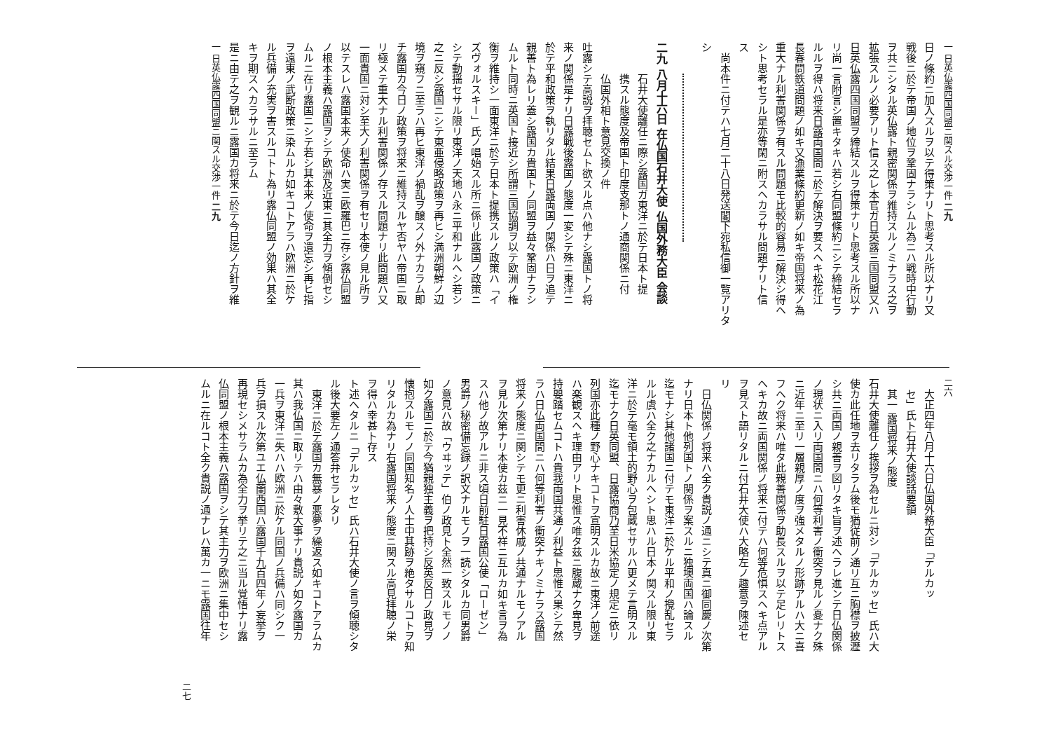一 日英仏露四国同盟ニ関スル交渉一件 二九
日ノ條約ニ加入スルヲ以テ得策ナリト思考スル所以ナリ又
戦後ニ於テ帝国ノ地位ヲ鞏固ナラシムル為ニハ戦時中行動
ヲ共ニシタル英仏露ト親密関係ヲ維持スルノミナラス之ヲ
拡張スルノ必要アリト信ス之レ本官ガ日英露三国同盟又ハ
日英仏露四国同盟ヲ締結スルヲ得策ナリト思考スル所以ナ
リ尚一言附言シ置キタキハ若シ右同盟條約ニシテ締結セラ
ルルヲ得ハ将来日露両国間ニ於テ解決ヲ要スヘキ松花江
長春問鉄道問題ノ如キ又漁業條約更新ノ如キ帝国将来ノ為
重大ナル利害関係ヲ有スル問題モ比較的容易ニ解決シ得ヘ
シト思考セラル是亦等閑ニ附スヘカラサル問題ナリト信
ス
尚本件ニ付テハ七月二十八日発送閣下宛私信御一覧アリタ
シ
二九 八月十六日 在仏国石井大使 仏国外務大臣 会談
石井大使離任ニ際シ露国ガ東洋ニ於テ日本ト提
携スル態度及帝国ト印度支那トノ通商関係ニ付
仏国外相ト意見交換ノ件
吐露シテ高説ヲ拝聴セムト欲スル点ハ他ナシ露国トノ将
来ノ関係是ナリ日露戦後露国ノ態度一変シテ殊ニ東洋ニ
於テ平和政策ヲ執リタル結果日露両国ノ関係ハ日ヲ追テ
親善ト為レリ蓋シ露国カ貴国トノ同盟ヲ益々鞏固ナラシ
ムルト同時ニ英国ト接近シ所謂三国協調ヲ以テ欧洲ノ権
衡ヲ維持シ一面東洋ニ於テ日本ト提携スルノ政策ハ「イ
ズヴォルスキー」氏ノ唱始スル所ニ係リ此露国ノ政策ニ
シテ動揺セサル限リ東洋ノ天地ハ永ニ平和ナルヘシ若シ
之ニ反シ露国ニシテ東亜侵略政策ヲ再ヒシ満洲朝鮮ノ辺
境ヲ窺フニ至ラハ再ヒ東洋ノ禍乱ヲ醸スノ外ナカラム即
チ露国カ今日ノ政策ヲ将来ニ維持スルヤ否ヤハ帝国ニ取
リ極メテ重大ナル利害関係ノ存スル問題ナリ此問題ハ又
一面貴国ニ対シ至大ノ利害関係ヲ有セリ本使ノ見ル所ヲ
以テスレハ露国本来ノ使命ハ実ニ欧羅巴ニ存シ露仏同盟
ノ根本主義ハ露国ヲシテ欧洲及近東ニ其全力ヲ傾倒セシ
ムルニ在リ露国ニシテ若シ其本来ノ使命ヲ遺忘シ再ヒ指
ヲ遠東ノ武断政策ニ染ムルカ如キコトアラハ欧洲ニ於ケ
ル兵備ノ充実ヲ害スルコトト為リ露仏同盟ノ効果ハ其全
キヲ期スヘカラサルニ至ラム
是ニ由テ之ヲ観ルニ露国カ将来ニ於テ今日迄ノ方針ヲ維
一 日英仏露四国同盟ニ関スル交渉一件 二九
二六
大正四年八月十六日仏国外務大臣「デルカッ
セ」氏ト石井大使談話要領
其一 露国将来ノ態度
石井大使離任ノ挨拶ヲ為セルニ対シ「デルカッセ」氏ハ大
使カ此任地ヲ去リタラム後モ猶従前ノ通リ互ニ胸襟ヲ披瀝
シ共ニ両国ノ親善ヲ図リタキ旨ヲ述ヘラレ進ンテ日仏関係
ノ現状ニ入リ両国間ニハ何等利害ノ衝突ヲ見ルノ憂ナク殊
ニ近年ニ至リ一層親厚ノ度ヲ強メタルノ形跡アルハ大ニ喜
フヘク将来ハ唯タ此親善関係ヲ助長スルヲ以テ足レリトス
ヘキカ故ニ両国関係ノ将来ニ付テハ何等危惧スヘキ点アル
ヲ見スト語リタルニ付石井大使ハ大略左ノ趣意ヲ陳述セ
リ
日仏関係ノ将来ハ全ク貴説ノ通ニシテ真ニ御同慶ノ次第
ナリ日本ト他列国トノ関係ヲ案スルニ独墺両国ハ論スル
迄モナシ其他諸国ニ付テモ東洋ニ於ケル平和ノ攪乱セラ
ルル虞ハ全ク之ナカルヘシト思ハル日本ノ関スル限リ東
洋ニ於テ毫モ領土的野心ヲ包蔵セサルハ更メテ言明スル
迄モナク日英同盟、日露協商乃至日米協定ノ規定ニ依リ
列国亦此種ノ野心ナキコトヲ宣明スルカ故ニ東洋ノ前途
ハ楽観スヘキ理由アリト思惟ス唯タ茲ニ腹蔵ナク卑見ヲ
持嬰踏セムコトハ貴我両国共通ノ利益ト思惟ス果シテ然
ラハ日仏両国間ニハ何等利害ノ衝突ナキノミナラス露国
将来ノ態度ニ関シテモ更ニ利害休戚ノ共通ナルモノアル
ヲ見ル次第ナリ本使カ茲ニ一見不祥ニ互ルカ如キ言ヲ為
スハ他ノ故アルニ非ス頃日前駐日露国公使「ローゼン」
男爵ノ秘密備忘録ノ訳文ナルモノヲ一読シタルカ同男爵
ノ意見ハ故「ウヰッテ」伯ノ政見ト全然一致スルモノノ
如ク露国ニ於テ今猶親独主義ヲ把持シ反英反日ノ政見ヲ
懐抱スルモノノ同国知名ノ人士中其跡ヲ絶タサルコトヲ知
リタルカ為ナリ右露国将来ノ態度ニ関スル高見拝聴ノ栄
ヲ得ハ幸甚ト存ス
ト述ヘタルニ「デルカッセ」氏ハ石井大使ノ言ヲ傾聴シタ
ル後大要左ノ通答弁セラレタリ
東洋ニ於テ露国カ無暴ノ悪夢ヲ繰返ス如キコトアラムカ
其ハ我仏国ニ取リテハ由々敷大事ナリ貴説ノ如ク露国カ
一兵ヲ東洋ニ失ハハ欧洲ニ於ケル同国ノ兵備ハ同シク一
兵ヲ損スル次第ユエ仏蘭西国ハ露国千九百四年ノ妄挙ヲ
再現セシメサラムカ為全力ヲ挙リテ之ニ当ル覚悟ナリ露
仏同盟ノ根本主義ハ露国ヲシテ其主力ヲ欧洲ニ集中セシ
ムルニ在ルコト全ク貴説ノ通ナレハ萬カ一ニモ露国往年
二七